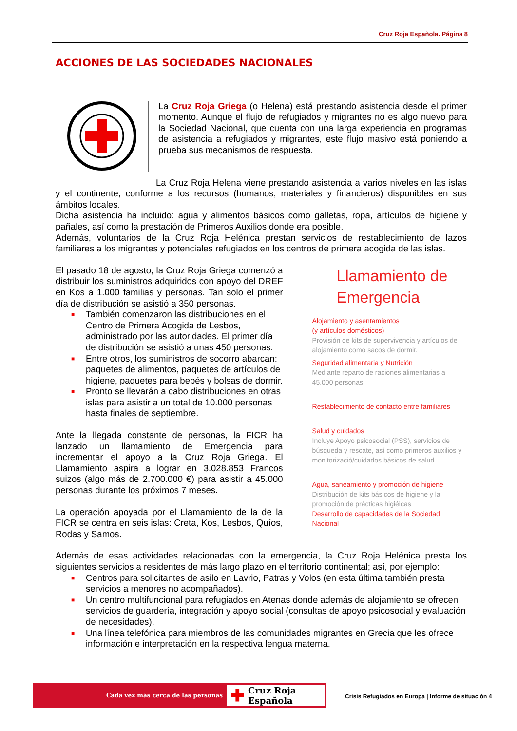Cruz Roja Española. Página 8
ACCIONES DE LAS SOCIEDADES NACIONALES
La Cruz Roja Griega (o Helena) está prestando asistencia desde el primer momento. Aunque el flujo de refugiados y migrantes no es algo nuevo para la Sociedad Nacional, que cuenta con una larga experiencia en programas de asistencia a refugiados y migrantes, este flujo masivo está poniendo a prueba sus mecanismos de respuesta.
La Cruz Roja Helena viene prestando asistencia a varios niveles en las islas y el continente, conforme a los recursos (humanos, materiales y financieros) disponibles en sus ámbitos locales.
Dicha asistencia ha incluido: agua y alimentos básicos como galletas, ropa, artículos de higiene y pañales, así como la prestación de Primeros Auxilios donde era posible.
Además, voluntarios de la Cruz Roja Helénica prestan servicios de restablecimiento de lazos familiares a los migrantes y potenciales refugiados en los centros de primera acogida de las islas.
El pasado 18 de agosto, la Cruz Roja Griega comenzó a distribuir los suministros adquiridos con apoyo del DREF en Kos a 1.000 familias y personas. Tan solo el primer día de distribución se asistió a 350 personas.
■ También comenzaron las distribuciones en el Centro de Primera Acogida de Lesbos, administrado por las autoridades. El primer día de distribución se asistió a unas 450 personas.
■ Entre otros, los suministros de socorro abarcan: paquetes de alimentos, paquetes de artículos de higiene, paquetes para bebés y bolsas de dormir.
■ Pronto se llevarán a cabo distribuciones en otras islas para asistir a un total de 10.000 personas hasta finales de septiembre.
Ante la llegada constante de personas, la FICR ha lanzado un llamamiento de Emergencia para incrementar el apoyo a la Cruz Roja Griega. El Llamamiento aspira a lograr en 3.028.853 Francos suizos (algo más de 2.700.000 €) para asistir a 45.000 personas durante los próximos 7 meses.
La operación apoyada por el Llamamiento de la de la FICR se centra en seis islas: Creta, Kos, Lesbos, Quíos, Rodas y Samos.
Llamamiento de
Emergencia
Alojamiento y asentamientos
(y artículos domésticos)
Provisión de kits de supervivencia y artículos de alojamiento como sacos de dormir.
Seguridad alimentaria y Nutrición
Mediante reparto de raciones alimentarias a 45.000 personas.
Restablecimiento de contacto entre familiares
Salud y cuidados
Incluye Apoyo psicosocial (PSS), servicios de búsqueda y rescate, así como primeros auxilios y monitorizació/cuidados básicos de salud.
Agua, saneamiento y promoción de higiene
Distribución de kits básicos de higiene y la promoción de prácticas higiéicas
Desarrollo de capacidades de la Sociedad Nacional
Además de esas actividades relacionadas con la emergencia, la Cruz Roja Helénica presta los siguientes servicios a residentes de más largo plazo en el territorio continental; así, por ejemplo:
■ Centros para solicitantes de asilo en Lavrio, Patras y Volos (en esta última también presta servicios a menores no acompañados).
■ Un centro multifuncional para refugiados en Atenas donde además de alojamiento se ofrecen servicios de guardería, integración y apoyo social (consultas de apoyo psicosocial y evaluación de necesidades).
■ Una línea telefónica para miembros de las comunidades migrantes en Grecia que les ofrece información e interpretación en la respectiva lengua materna.
Cada vez más cerca de las personas
✚ Cruz Roja Española
Crisis Refugiados en Europa | Informe de situación 4